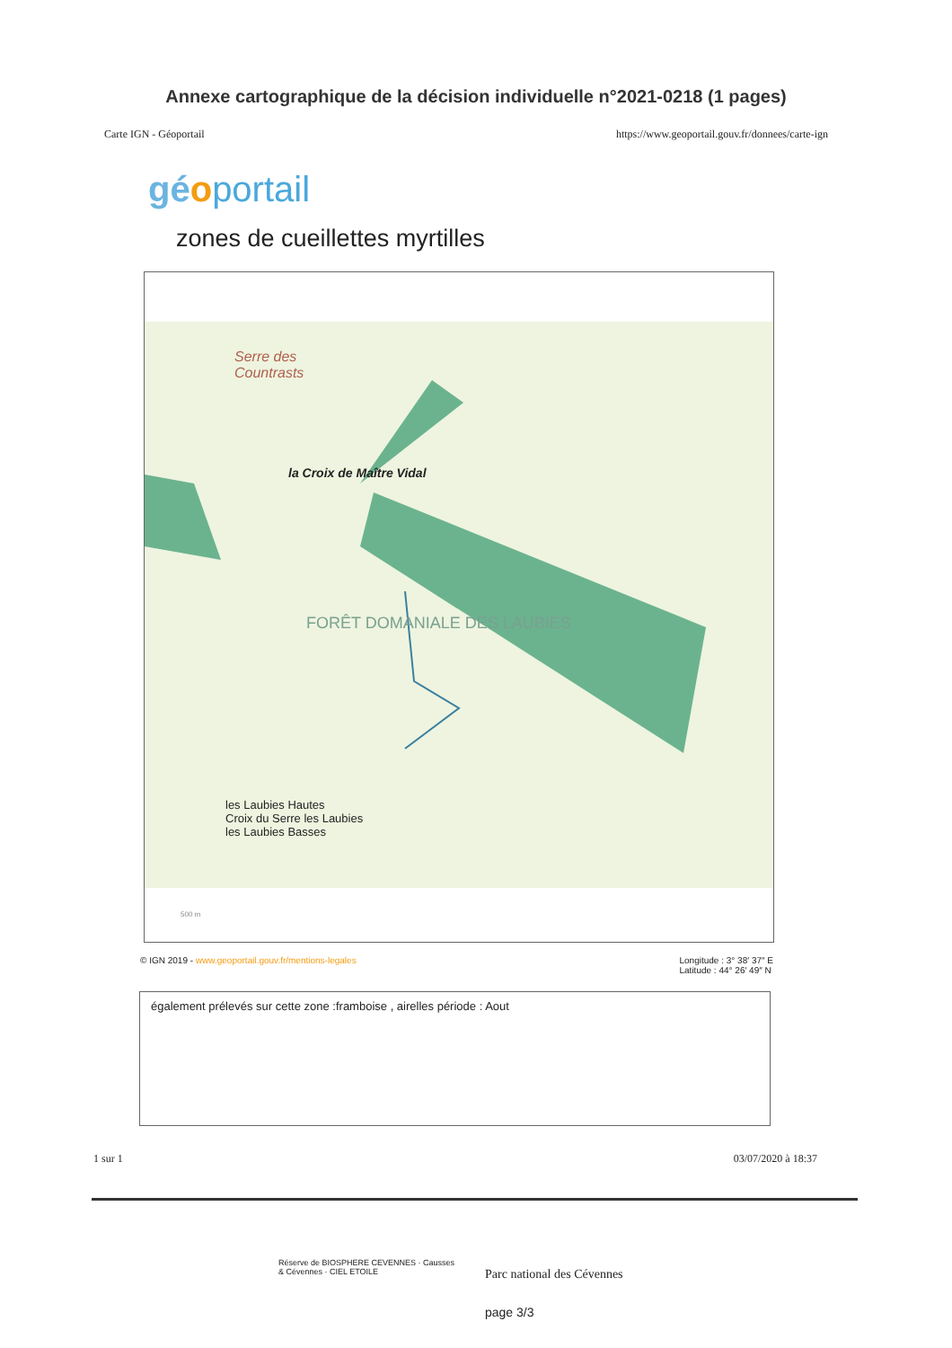Annexe cartographique de la décision individuelle n°2021-0218 (1 pages)
Carte IGN - Géoportail https://www.geoportail.gouv.fr/donnees/carte-ign
gé oportail
zones de cueillettes myrtilles
Serre des
Countrasts
la Croix de Maître Vidal
FORÊT DOMANIALE DES LAUBIES
les Laubies Hautes
Croix du Serre les Laubies
les Laubies Basses
500 m
© IGN 2019 - www.geoportail.gouv.fr/mentions-legales Longitude : 3° 38′ 37″ E
Latitude : 44° 26′ 49″ N
également prélevés sur cette zone :framboise , airelles période : Aout
1 sur 1 03/07/2020 à 18:37
Réserve de BIOSPHERE CEVENNES · Causses & Cévennes · CIEL ETOILE
Parc national des Cévennes
page 3/3